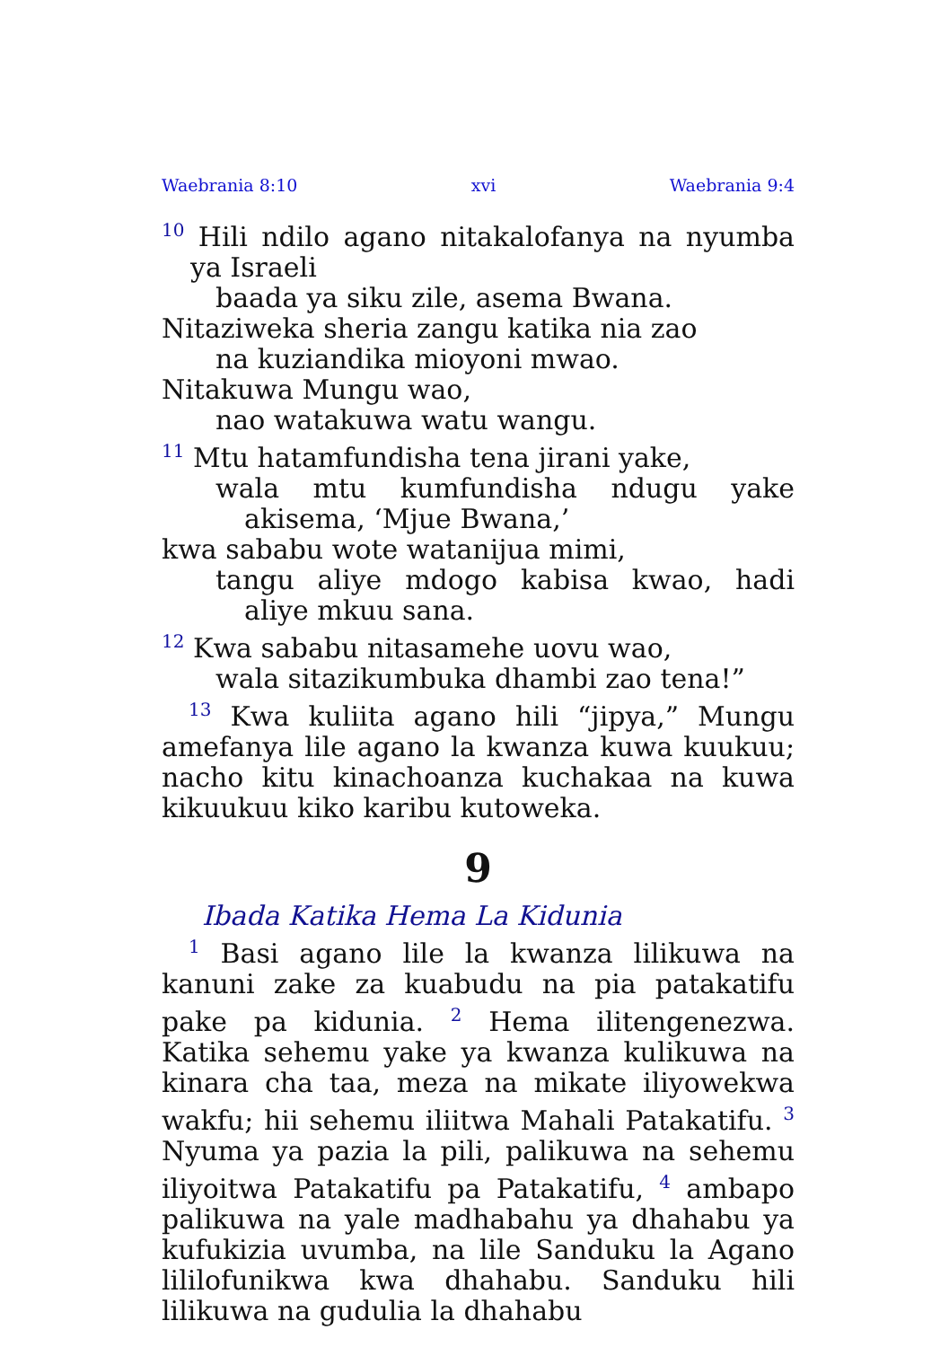Waebrania 8:10 xvi Waebrania 9:4
<sup>10</sup> Hili ndilo agano nitakalofanya na nyumba ya Israeli
baada ya siku zile, asema Bwana.
Nitaziweka sheria zangu katika nia zao
na kuziandika mioyoni mwao.
Nitakuwa Mungu wao,
nao watakuwa watu wangu.
<sup>11</sup> Mtu hatamfundisha tena jirani yake,
wala mtu kumfundisha ndugu yake akisema, ‘Mjue Bwana,’
kwa sababu wote watanijua mimi,
tangu aliye mdogo kabisa kwao, hadi aliye mkuu sana.
<sup>12</sup> Kwa sababu nitasamehe uovu wao,
wala sitazikumbuka dhambi zao tena!”
<sup>13</sup> Kwa kuliita agano hili “jipya,” Mungu amefanya lile agano la kwanza kuwa kuukuu; nacho kitu kinachoanza kuchakaa na kuwa kikuukuu kiko karibu kutoweka.
9
Ibada Katika Hema La Kidunia
<sup>1</sup> Basi agano lile la kwanza lilikuwa na kanuni zake za kuabudu na pia patakatifu pake pa kidunia. <sup>2</sup> Hema ilitengenezwa. Katika sehemu yake ya kwanza kulikuwa na kinara cha taa, meza na mikate iliyowekwa wakfu; hii sehemu iliitwa Mahali Patakatifu. <sup>3</sup> Nyuma ya pazia la pili, palikuwa na sehemu iliyoitwa Patakatifu pa Patakatifu, <sup>4</sup> ambapo palikuwa na yale madhabahu ya dhahabu ya kufukizia uvumba, na lile Sanduku la Agano lililofunikwa kwa dhahabu. Sanduku hili lilikuwa na gudulia la dhahabu